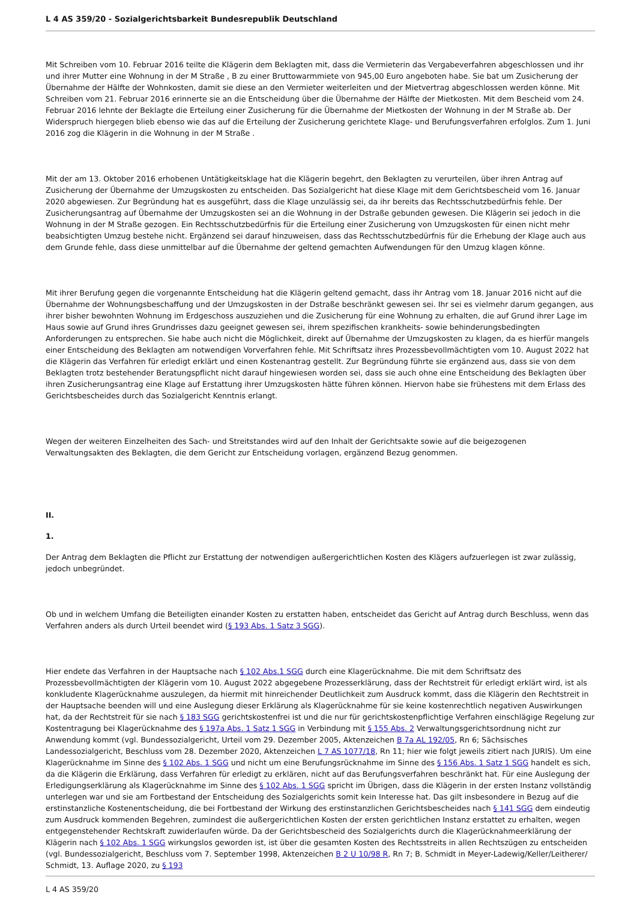L 4 AS 359/20 - Sozialgerichtsbarkeit Bundesrepublik Deutschland
Mit Schreiben vom 10. Februar 2016 teilte die Klägerin dem Beklagten mit, dass die Vermieterin das Vergabeverfahren abgeschlossen und ihr und ihrer Mutter eine Wohnung in der M Straße , B zu einer Bruttowarmmiete von 945,00 Euro angeboten habe. Sie bat um Zusicherung der Übernahme der Hälfte der Wohnkosten, damit sie diese an den Vermieter weiterleiten und der Mietvertrag abgeschlossen werden könne. Mit Schreiben vom 21. Februar 2016 erinnerte sie an die Entscheidung über die Übernahme der Hälfte der Mietkosten. Mit dem Bescheid vom 24. Februar 2016 lehnte der Beklagte die Erteilung einer Zusicherung für die Übernahme der Mietkosten der Wohnung in der M Straße ab. Der Widerspruch hiergegen blieb ebenso wie das auf die Erteilung der Zusicherung gerichtete Klage- und Berufungsverfahren erfolglos. Zum 1. Juni 2016 zog die Klägerin in die Wohnung in der M Straße .
Mit der am 13. Oktober 2016 erhobenen Untätigkeitsklage hat die Klägerin begehrt, den Beklagten zu verurteilen, über ihren Antrag auf Zusicherung der Übernahme der Umzugskosten zu entscheiden. Das Sozialgericht hat diese Klage mit dem Gerichtsbescheid vom 16. Januar 2020 abgewiesen. Zur Begründung hat es ausgeführt, dass die Klage unzulässig sei, da ihr bereits das Rechtsschutzbedürfnis fehle. Der Zusicherungsantrag auf Übernahme der Umzugskosten sei an die Wohnung in der Dstraße gebunden gewesen. Die Klägerin sei jedoch in die Wohnung in der M Straße gezogen. Ein Rechtsschutzbedürfnis für die Erteilung einer Zusicherung von Umzugskosten für einen nicht mehr beabsichtigten Umzug bestehe nicht. Ergänzend sei darauf hinzuweisen, dass das Rechtsschutzbedürfnis für die Erhebung der Klage auch aus dem Grunde fehle, dass diese unmittelbar auf die Übernahme der geltend gemachten Aufwendungen für den Umzug klagen könne.
Mit ihrer Berufung gegen die vorgenannte Entscheidung hat die Klägerin geltend gemacht, dass ihr Antrag vom 18. Januar 2016 nicht auf die Übernahme der Wohnungsbeschaffung und der Umzugskosten in der Dstraße beschränkt gewesen sei. Ihr sei es vielmehr darum gegangen, aus ihrer bisher bewohnten Wohnung im Erdgeschoss auszuziehen und die Zusicherung für eine Wohnung zu erhalten, die auf Grund ihrer Lage im Haus sowie auf Grund ihres Grundrisses dazu geeignet gewesen sei, ihrem spezifischen krankheits- sowie behinderungsbedingten Anforderungen zu entsprechen. Sie habe auch nicht die Möglichkeit, direkt auf Übernahme der Umzugskosten zu klagen, da es hierfür mangels einer Entscheidung des Beklagten am notwendigen Vorverfahren fehle. Mit Schriftsatz ihres Prozessbevollmächtigten vom 10. August 2022 hat die Klägerin das Verfahren für erledigt erklärt und einen Kostenantrag gestellt. Zur Begründung führte sie ergänzend aus, dass sie von dem Beklagten trotz bestehender Beratungspflicht nicht darauf hingewiesen worden sei, dass sie auch ohne eine Entscheidung des Beklagten über ihren Zusicherungsantrag eine Klage auf Erstattung ihrer Umzugskosten hätte führen können. Hiervon habe sie frühestens mit dem Erlass des Gerichtsbescheides durch das Sozialgericht Kenntnis erlangt.
Wegen der weiteren Einzelheiten des Sach- und Streitstandes wird auf den Inhalt der Gerichtsakte sowie auf die beigezogenen Verwaltungsakten des Beklagten, die dem Gericht zur Entscheidung vorlagen, ergänzend Bezug genommen.
II.
1.
Der Antrag dem Beklagten die Pflicht zur Erstattung der notwendigen außergerichtlichen Kosten des Klägers aufzuerlegen ist zwar zulässig, jedoch unbegründet.
Ob und in welchem Umfang die Beteiligten einander Kosten zu erstatten haben, entscheidet das Gericht auf Antrag durch Beschluss, wenn das Verfahren anders als durch Urteil beendet wird (§ 193 Abs. 1 Satz 3 SGG).
Hier endete das Verfahren in der Hauptsache nach § 102 Abs.1 SGG durch eine Klagerücknahme. Die mit dem Schriftsatz des Prozessbevollmächtigten der Klägerin vom 10. August 2022 abgegebene Prozesserklärung, dass der Rechtstreit für erledigt erklärt wird, ist als konkludente Klagerücknahme auszulegen, da hiermit mit hinreichender Deutlichkeit zum Ausdruck kommt, dass die Klägerin den Rechtstreit in der Hauptsache beenden will und eine Auslegung dieser Erklärung als Klagerücknahme für sie keine kostenrechtlich negativen Auswirkungen hat, da der Rechtstreit für sie nach § 183 SGG gerichtskostenfrei ist und die nur für gerichtskostenpflichtige Verfahren einschlägige Regelung zur Kostentragung bei Klagerücknahme des § 197a Abs. 1 Satz 1 SGG in Verbindung mit § 155 Abs. 2 Verwaltungsgerichtsordnung nicht zur Anwendung kommt (vgl. Bundessozialgericht, Urteil vom 29. Dezember 2005, Aktenzeichen B 7a AL 192/05, Rn 6; Sächsisches Landessozialgericht, Beschluss vom 28. Dezember 2020, Aktenzeichen L 7 AS 1077/18, Rn 11; hier wie folgt jeweils zitiert nach JURIS). Um eine Klagerücknahme im Sinne des § 102 Abs. 1 SGG und nicht um eine Berufungsrücknahme im Sinne des § 156 Abs. 1 Satz 1 SGG handelt es sich, da die Klägerin die Erklärung, dass Verfahren für erledigt zu erklären, nicht auf das Berufungsverfahren beschränkt hat. Für eine Auslegung der Erledigungserklärung als Klagerücknahme im Sinne des § 102 Abs. 1 SGG spricht im Übrigen, dass die Klägerin in der ersten Instanz vollständig unterlegen war und sie am Fortbestand der Entscheidung des Sozialgerichts somit kein Interesse hat. Das gilt insbesondere in Bezug auf die erstinstanzliche Kostenentscheidung, die bei Fortbestand der Wirkung des erstinstanzlichen Gerichtsbescheides nach § 141 SGG dem eindeutig zum Ausdruck kommenden Begehren, zumindest die außergerichtlichen Kosten der ersten gerichtlichen Instanz erstattet zu erhalten, wegen entgegenstehender Rechtskraft zuwiderlaufen würde. Da der Gerichtsbescheid des Sozialgerichts durch die Klagerücknahmeerklärung der Klägerin nach § 102 Abs. 1 SGG wirkungslos geworden ist, ist über die gesamten Kosten des Rechtsstreits in allen Rechtszügen zu entscheiden (vgl. Bundessozialgericht, Beschluss vom 7. September 1998, Aktenzeichen B 2 U 10/98 R, Rn 7; B. Schmidt in Meyer-Ladewig/Keller/Leitherer/ Schmidt, 13. Auflage 2020, zu § 193
L 4 AS 359/20